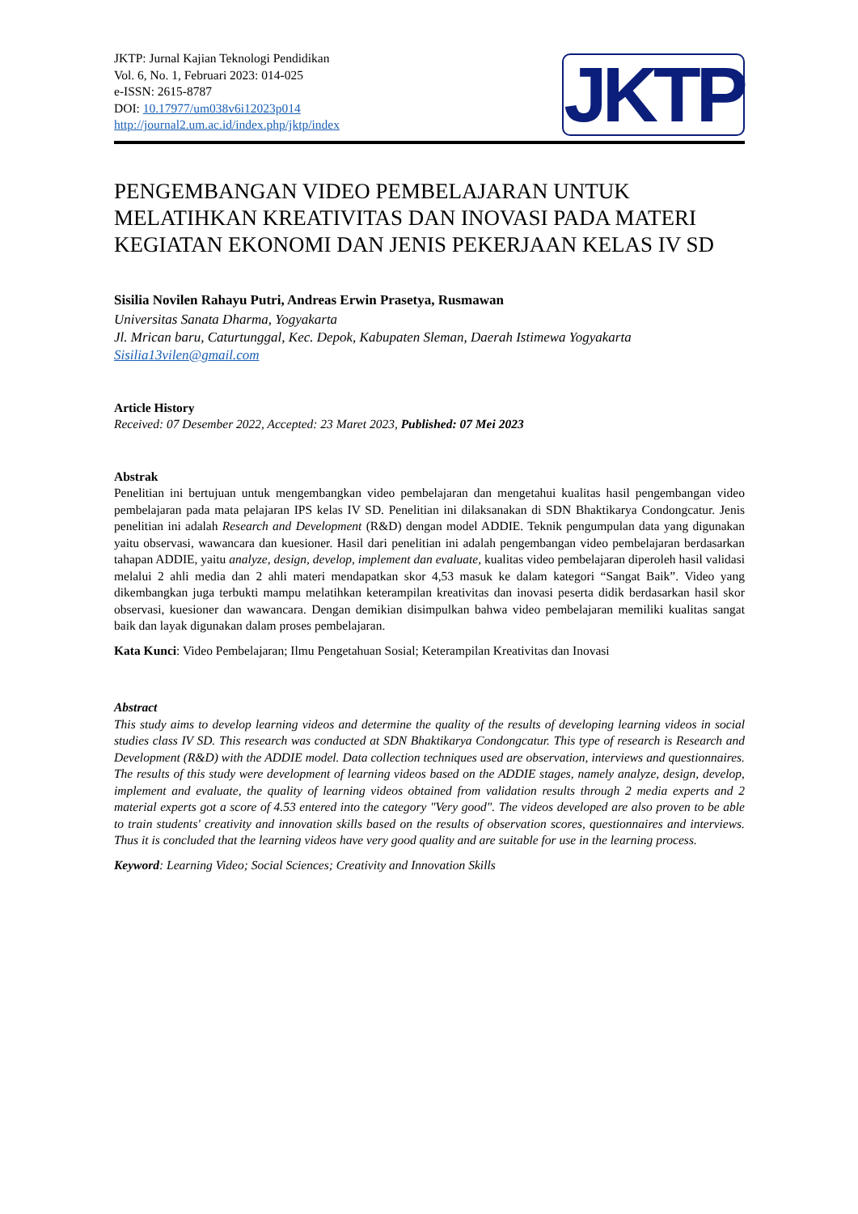JKTP: Jurnal Kajian Teknologi Pendidikan
Vol. 6, No. 1, Februari 2023: 014-025
e-ISSN: 2615-8787
DOI: 10.17977/um038v6i12023p014
http://journal2.um.ac.id/index.php/jktp/index
JKTP
PENGEMBANGAN VIDEO PEMBELAJARAN UNTUK MELATIHKAN KREATIVITAS DAN INOVASI PADA MATERI KEGIATAN EKONOMI DAN JENIS PEKERJAAN KELAS IV SD
Sisilia Novilen Rahayu Putri, Andreas Erwin Prasetya, Rusmawan
Universitas Sanata Dharma, Yogyakarta
Jl. Mrican baru, Caturtunggal, Kec. Depok, Kabupaten Sleman, Daerah Istimewa Yogyakarta
Sisilia13vilen@gmail.com
Article History
Received: 07 Desember 2022, Accepted: 23 Maret 2023, Published: 07 Mei 2023
Abstrak
Penelitian ini bertujuan untuk mengembangkan video pembelajaran dan mengetahui kualitas hasil pengembangan video pembelajaran pada mata pelajaran IPS kelas IV SD. Penelitian ini dilaksanakan di SDN Bhaktikarya Condongcatur. Jenis penelitian ini adalah Research and Development (R&D) dengan model ADDIE. Teknik pengumpulan data yang digunakan yaitu observasi, wawancara dan kuesioner. Hasil dari penelitian ini adalah pengembangan video pembelajaran berdasarkan tahapan ADDIE, yaitu analyze, design, develop, implement dan evaluate, kualitas video pembelajaran diperoleh hasil validasi melalui 2 ahli media dan 2 ahli materi mendapatkan skor 4,53 masuk ke dalam kategori “Sangat Baik”. Video yang dikembangkan juga terbukti mampu melatihkan keterampilan kreativitas dan inovasi peserta didik berdasarkan hasil skor observasi, kuesioner dan wawancara. Dengan demikian disimpulkan bahwa video pembelajaran memiliki kualitas sangat baik dan layak digunakan dalam proses pembelajaran.
Kata Kunci: Video Pembelajaran; Ilmu Pengetahuan Sosial; Keterampilan Kreativitas dan Inovasi
Abstract
This study aims to develop learning videos and determine the quality of the results of developing learning videos in social studies class IV SD. This research was conducted at SDN Bhaktikarya Condongcatur. This type of research is Research and Development (R&D) with the ADDIE model. Data collection techniques used are observation, interviews and questionnaires. The results of this study were development of learning videos based on the ADDIE stages, namely analyze, design, develop, implement and evaluate, the quality of learning videos obtained from validation results through 2 media experts and 2 material experts got a score of 4.53 entered into the category "Very good". The videos developed are also proven to be able to train students' creativity and innovation skills based on the results of observation scores, questionnaires and interviews. Thus it is concluded that the learning videos have very good quality and are suitable for use in the learning process.
Keyword: Learning Video; Social Sciences; Creativity and Innovation Skills